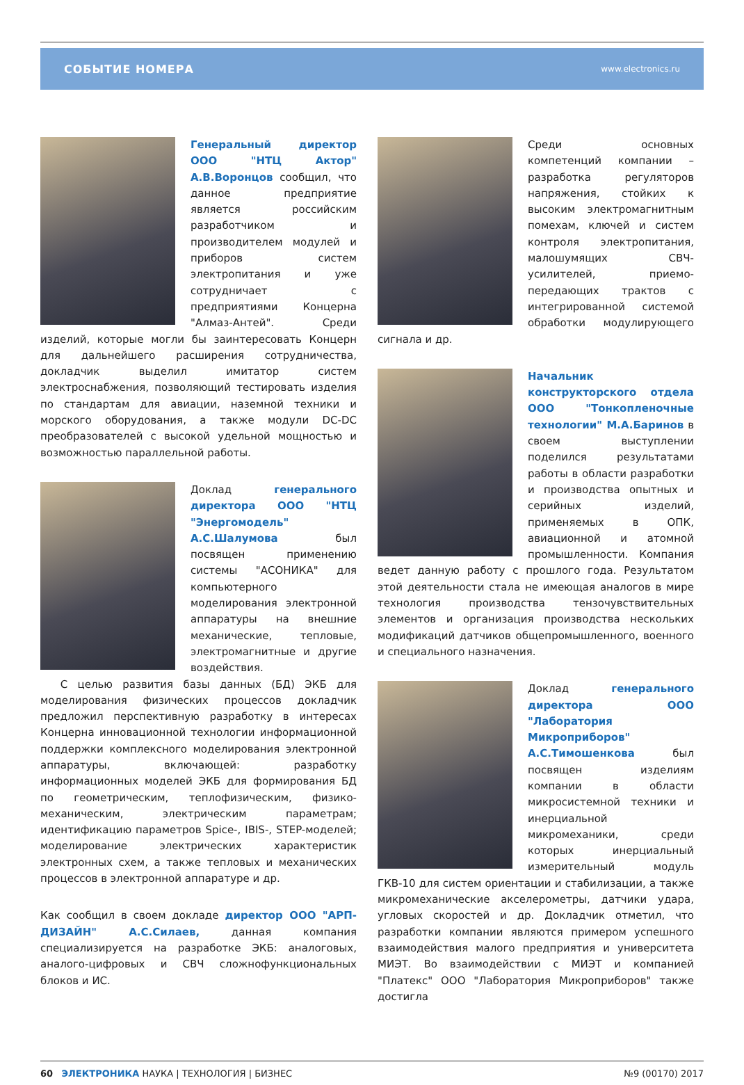СОБЫТИЕ НОМЕРА www.electronics.ru
Генеральный директор ООО "НТЦ Актор" А.В.Воронцов сообщил, что данное предприятие является российским разработчиком и производителем модулей и приборов систем электропитания и уже сотрудничает с предприятиями Концерна "Алмаз-Антей". Среди изделий, которые могли бы заинтересовать Концерн для дальнейшего расширения сотрудничества, докладчик выделил имитатор систем электроснабжения, позволяющий тестировать изделия по стандартам для авиации, наземной техники и морского оборудования, а также модули DC-DC преобразователей с высокой удельной мощностью и возможностью параллельной работы.
Доклад генерального директора ООО "НТЦ "Энергомодель" А.С.Шалумова был посвящен применению системы "АСОНИКА" для компьютерного моделирования электронной аппаратуры на внешние механические, тепловые, электромагнитные и другие воздействия.
С целью развития базы данных (БД) ЭКБ для моделирования физических процессов докладчик предложил перспективную разработку в интересах Концерна инновационной технологии информационной поддержки комплексного моделирования электронной аппаратуры, включающей: разработку информационных моделей ЭКБ для формирования БД по геометрическим, теплофизическим, физико-механическим, электрическим параметрам; идентификацию параметров Spice-, IBIS-, STEP-моделей; моделирование электрических характеристик электронных схем, а также тепловых и механических процессов в электронной аппаратуре и др.
Как сообщил в своем докладе директор ООО "АРП-ДИЗАЙН" А.С.Силаев, данная компания специализируется на разработке ЭКБ: аналоговых, аналого-цифровых и СВЧ сложнофункциональных блоков и ИС.
Среди основных компетенций компании – разработка регуляторов напряжения, стойких к высоким электромагнитным помехам, ключей и систем контроля электропитания, малошумящих СВЧ-усилителей, приемо-передающих трактов с интегрированной системой обработки модулирующего сигнала и др.
Начальник конструкторского отдела ООО "Тонкопленочные технологии" М.А.Баринов в своем выступлении поделился результатами работы в области разработки и производства опытных и серийных изделий, применяемых в ОПК, авиационной и атомной промышленности. Компания ведет данную работу с прошлого года. Результатом этой деятельности стала не имеющая аналогов в мире технология производства тензочувствительных элементов и организация производства нескольких модификаций датчиков общепромышленного, военного и специального назначения.
Доклад генерального директора ООО "Лаборатория Микроприборов" А.С.Тимошенкова был посвящен изделиям компании в области микросистемной техники и инерциальной микромеханики, среди которых инерциальный измерительный модуль ГКВ-10 для систем ориентации и стабилизации, а также микромеханические акселерометры, датчики удара, угловых скоростей и др. Докладчик отметил, что разработки компании являются примером успешного взаимодействия малого предприятия и университета МИЭТ. Во взаимодействии с МИЭТ и компанией "Платекс" ООО "Лаборатория Микроприборов" также достигла
60 ЭЛЕКТРОНИКА НАУКА | ТЕХНОЛОГИЯ | БИЗНЕС №9 (00170) 2017